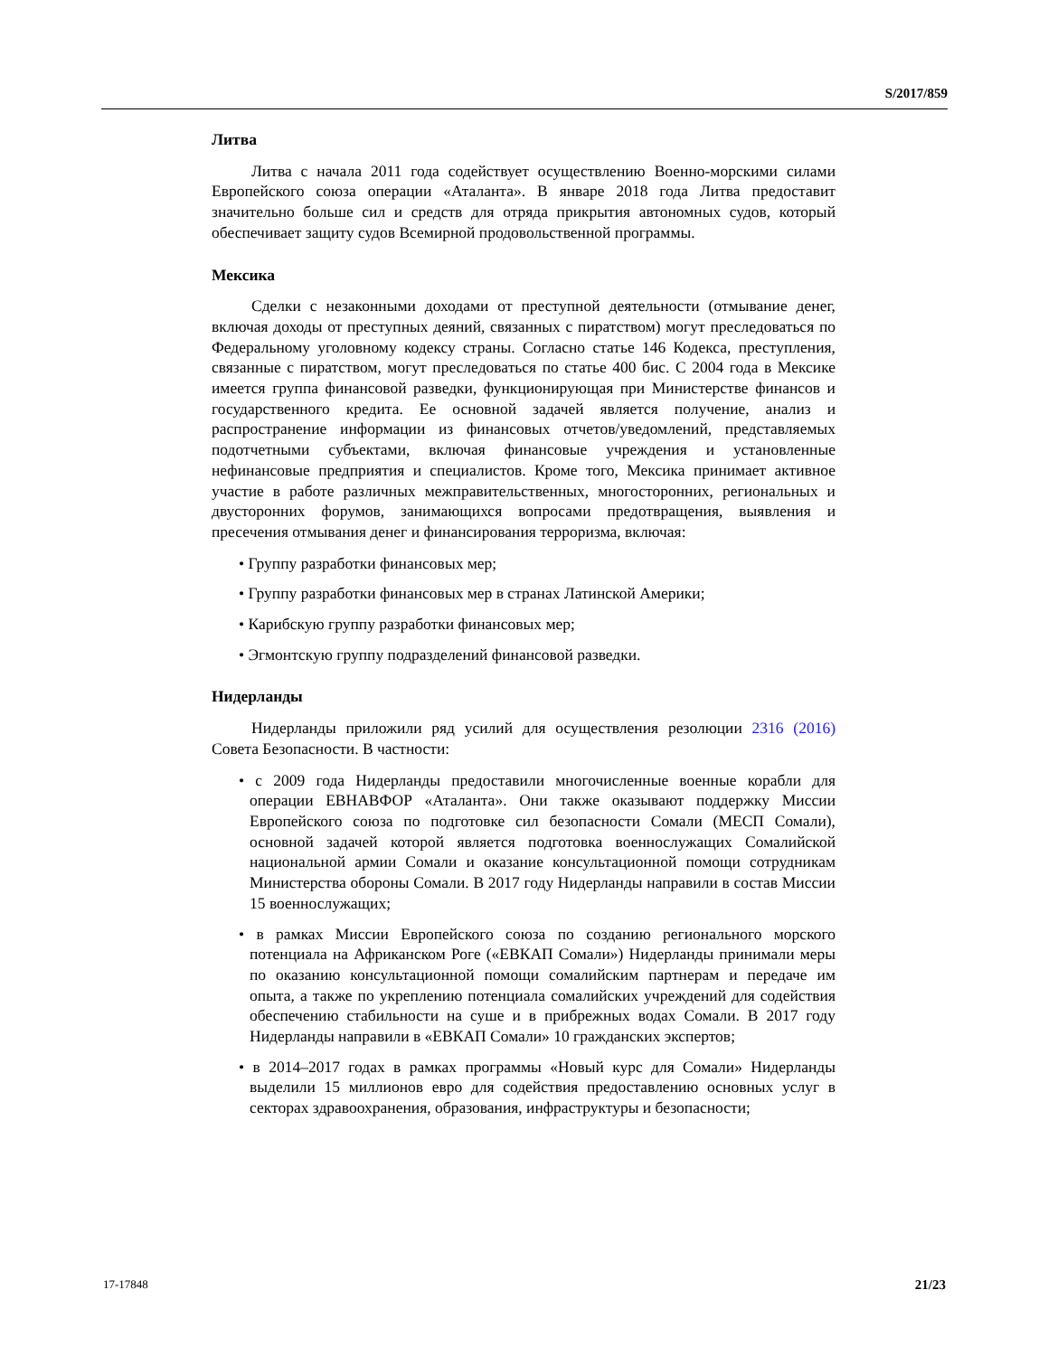S/2017/859
Литва
Литва с начала 2011 года содействует осуществлению Военно-морскими силами Европейского союза операции «Аталанта». В январе 2018 года Литва предоставит значительно больше сил и средств для отряда прикрытия автономных судов, который обеспечивает защиту судов Всемирной продовольственной программы.
Мексика
Сделки с незаконными доходами от преступной деятельности (отмывание денег, включая доходы от преступных деяний, связанных с пиратством) могут преследоваться по Федеральному уголовному кодексу страны. Согласно статье 146 Кодекса, преступления, связанные с пиратством, могут преследоваться по статье 400 бис. С 2004 года в Мексике имеется группа финансовой разведки, функционирующая при Министерстве финансов и государственного кредита. Ее основной задачей является получение, анализ и распространение информации из финансовых отчетов/уведомлений, представляемых подотчетными субъектами, включая финансовые учреждения и установленные нефинансовые предприятия и специалистов. Кроме того, Мексика принимает активное участие в работе различных межправительственных, многосторонних, региональных и двусторонних форумов, занимающихся вопросами предотвращения, выявления и пресечения отмывания денег и финансирования терроризма, включая:
• Группу разработки финансовых мер;
• Группу разработки финансовых мер в странах Латинской Америки;
• Карибскую группу разработки финансовых мер;
• Эгмонтскую группу подразделений финансовой разведки.
Нидерланды
Нидерланды приложили ряд усилий для осуществления резолюции 2316 (2016) Совета Безопасности. В частности:
• с 2009 года Нидерланды предоставили многочисленные военные корабли для операции ЕВНАВФОР «Аталанта». Они также оказывают поддержку Миссии Европейского союза по подготовке сил безопасности Сомали (МЕСП Сомали), основной задачей которой является подготовка военнослужащих Сомалийской национальной армии Сомали и оказание консультационной помощи сотрудникам Министерства обороны Сомали. В 2017 году Нидерланды направили в состав Миссии 15 военнослужащих;
• в рамках Миссии Европейского союза по созданию регионального морского потенциала на Африканском Роге («ЕВКАП Сомали») Нидерланды принимали меры по оказанию консультационной помощи сомалийским партнерам и передаче им опыта, а также по укреплению потенциала сомалийских учреждений для содействия обеспечению стабильности на суше и в прибрежных водах Сомали. В 2017 году Нидерланды направили в «ЕВКАП Сомали» 10 гражданских экспертов;
• в 2014–2017 годах в рамках программы «Новый курс для Сомали» Нидерланды выделили 15 миллионов евро для содействия предоставлению основных услуг в секторах здравоохранения, образования, инфраструктуры и безопасности;
17-17848 21/23